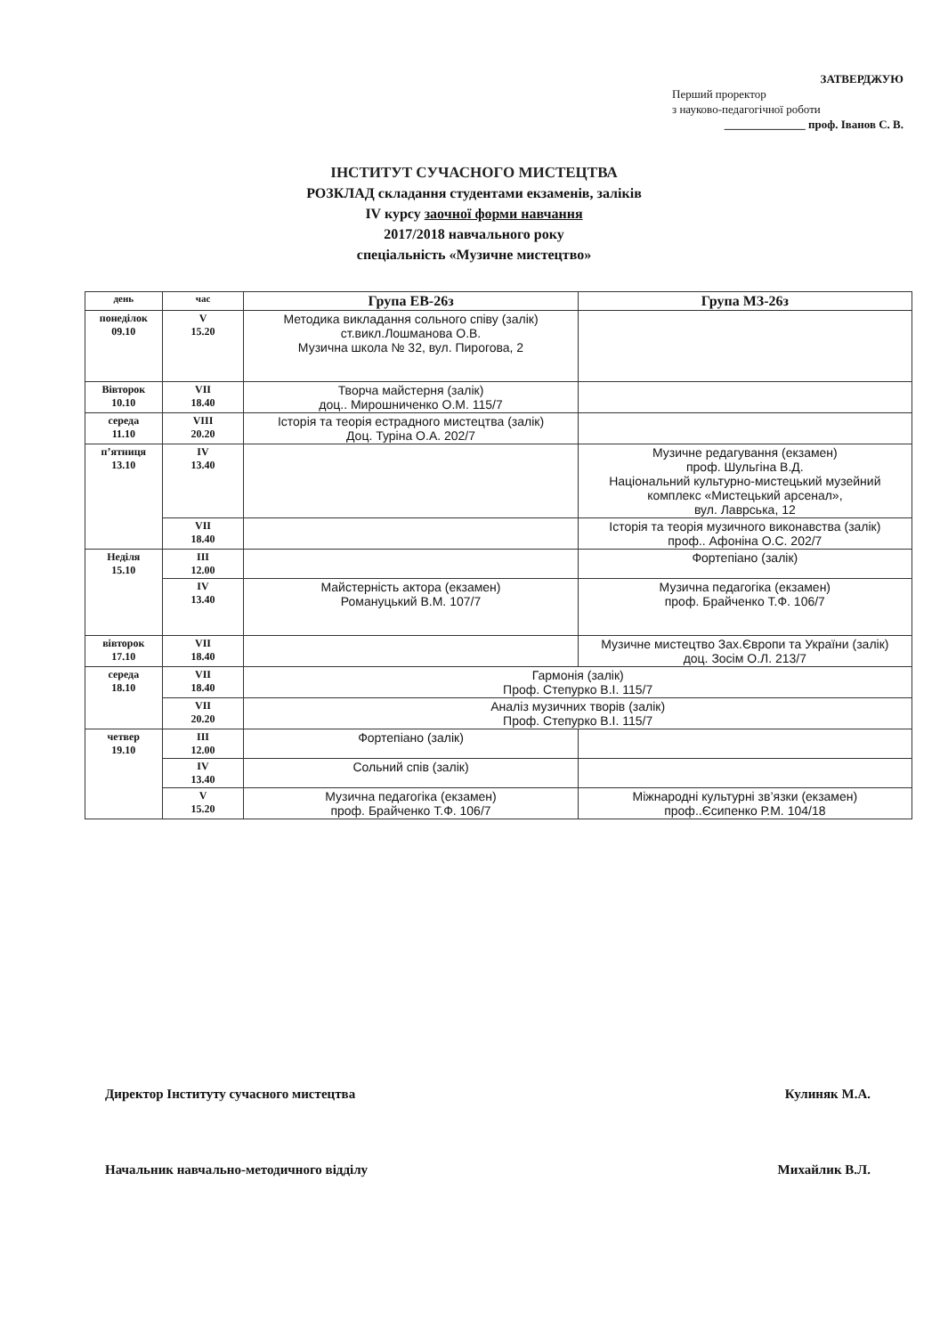ЗАТВЕРДЖУЮ
Перший проректор
з науково-педагогічної роботи
______________ проф. Іванов С. В.
ІНСТИТУТ СУЧАСНОГО МИСТЕЦТВА
РОЗКЛАД складання студентами екзаменів, заліків
IV курсу заочної форми навчання
2017/2018 навчального року
спеціальність «Музичне мистецтво»
| день | час | Група ЕВ-26з | Група МЗ-26з |
| --- | --- | --- | --- |
| понеділок 09.10 | V 15.20 | Методика викладання сольного співу (залік) ст.викл.Лошманова О.В. Музична школа № 32, вул. Пирогова, 2 | |
| Вівторок 10.10 | VII 18.40 | Творча майстерня (залік) доц.. Мирошниченко О.М. 115/7 | |
| середа 11.10 | VIII 20.20 | Історія та теорія естрадного мистецтва (залік) Доц. Турiна О.А. 202/7 | |
| п’ятниця 13.10 | IV 13.40 | | Музичне редагування (екзамен) проф. Шульгіна В.Д. Національний культурно-мистецький музейний комплекс «Мистецький арсенал», вул. Лаврська, 12 |
| | VII 18.40 | | Історія та теорія музичного виконавства (залік) проф.. Афоніна О.С. 202/7 |
| Неділя 15.10 | III 12.00 | | Фортепіано (залік) |
| | IV 13.40 | Майстерність актора (екзамен) Романуцький В.М. 107/7 | Музична педагогіка (екзамен) проф. Брайченко Т.Ф. 106/7 |
| вівторок 17.10 | VII 18.40 | | Музичне мистецтво Зах.Європи та України (залік) доц. Зосім О.Л. 213/7 |
| середа 18.10 | VII 18.40 | Гармонія (залік) Проф. Степурко В.І. 115/7 | |
| | VII 20.20 | Аналіз музичних творів (залік) Проф. Степурко В.І. 115/7 | |
| четвер 19.10 | III 12.00 | Фортепіано (залік) | |
| | IV 13.40 | Сольний спів (залік) | |
| | V 15.20 | Музична педагогіка (екзамен) проф. Брайченко Т.Ф. 106/7 | Міжнародні культурні зв’язки (екзамен) проф..Єсипенко Р.М. 104/18 |
Директор Інституту сучасного мистецтва Кулиняк М.А.
Начальник навчально-методичного відділу Михайлик В.Л.